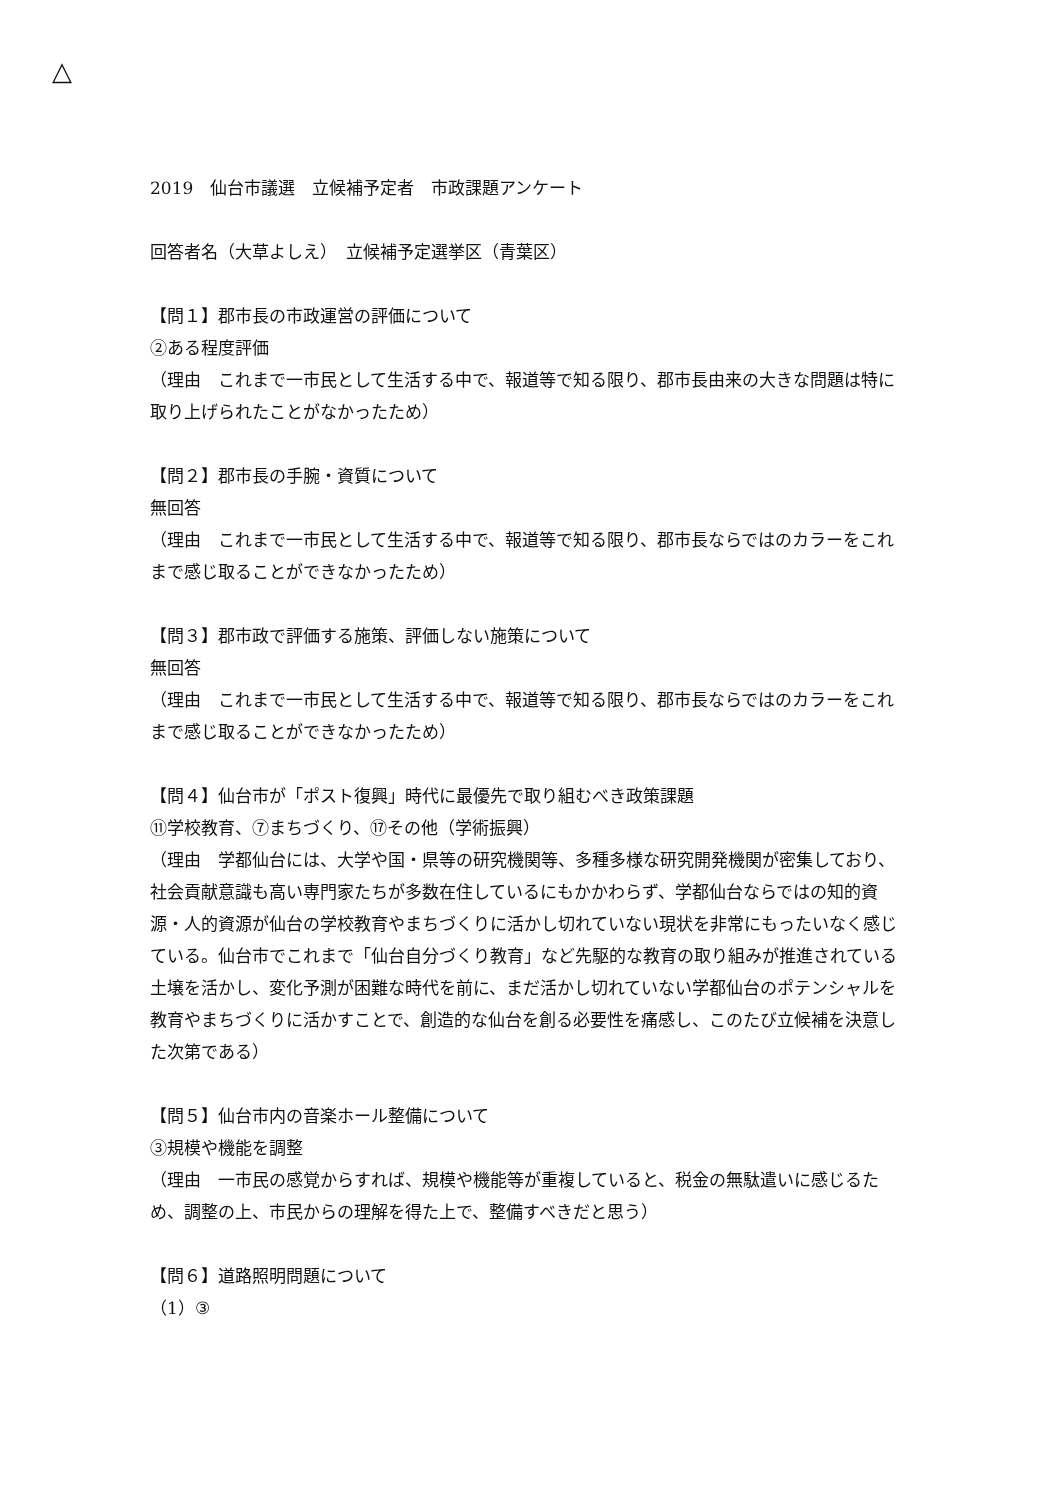△
2019　仙台市議選　立候補予定者　市政課題アンケート
回答者名（大草よしえ）　立候補予定選挙区（青葉区）
【問１】郡市長の市政運営の評価について
②ある程度評価
（理由　これまで一市民として生活する中で、報道等で知る限り、郡市長由来の大きな問題は特に取り上げられたことがなかったため）
【問２】郡市長の手腕・資質について
無回答
（理由　これまで一市民として生活する中で、報道等で知る限り、郡市長ならではのカラーをこれまで感じ取ることができなかったため）
【問３】郡市政で評価する施策、評価しない施策について
無回答
（理由　これまで一市民として生活する中で、報道等で知る限り、郡市長ならではのカラーをこれまで感じ取ることができなかったため）
【問４】仙台市が「ポスト復興」時代に最優先で取り組むべき政策課題
⑪学校教育、⑦まちづくり、⑰その他（学術振興）
（理由　学都仙台には、大学や国・県等の研究機関等、多種多様な研究開発機関が密集しており、社会貢献意識も高い専門家たちが多数在住しているにもかかわらず、学都仙台ならではの知的資源・人的資源が仙台の学校教育やまちづくりに活かし切れていない現状を非常にもったいなく感じている。仙台市でこれまで「仙台自分づくり教育」など先駆的な教育の取り組みが推進されている土壌を活かし、変化予測が困難な時代を前に、まだ活かし切れていない学都仙台のポテンシャルを教育やまちづくりに活かすことで、創造的な仙台を創る必要性を痛感し、このたび立候補を決意した次第である）
【問５】仙台市内の音楽ホール整備について
③規模や機能を調整
（理由　一市民の感覚からすれば、規模や機能等が重複していると、税金の無駄遣いに感じるため、調整の上、市民からの理解を得た上で、整備すべきだと思う）
【問６】道路照明問題について
（1）③